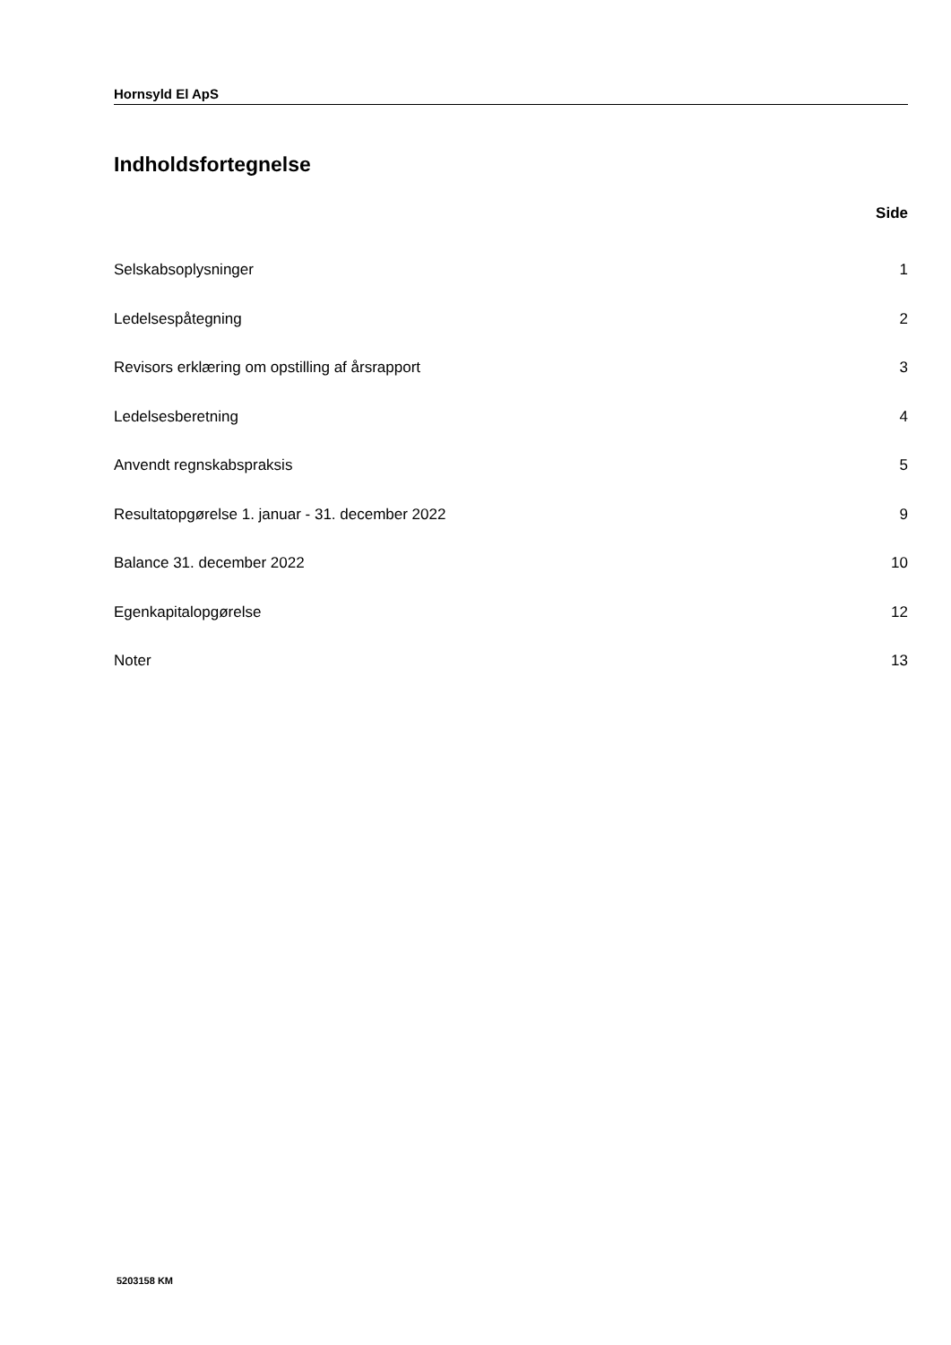Hornsyld El ApS
Indholdsfortegnelse
Side
Selskabsoplysninger 1
Ledelsespåtegning 2
Revisors erklæring om opstilling af årsrapport 3
Ledelsesberetning 4
Anvendt regnskabspraksis 5
Resultatopgørelse 1. januar - 31. december 2022 9
Balance 31. december 2022 10
Egenkapitalopgørelse 12
Noter 13
5203158 KM